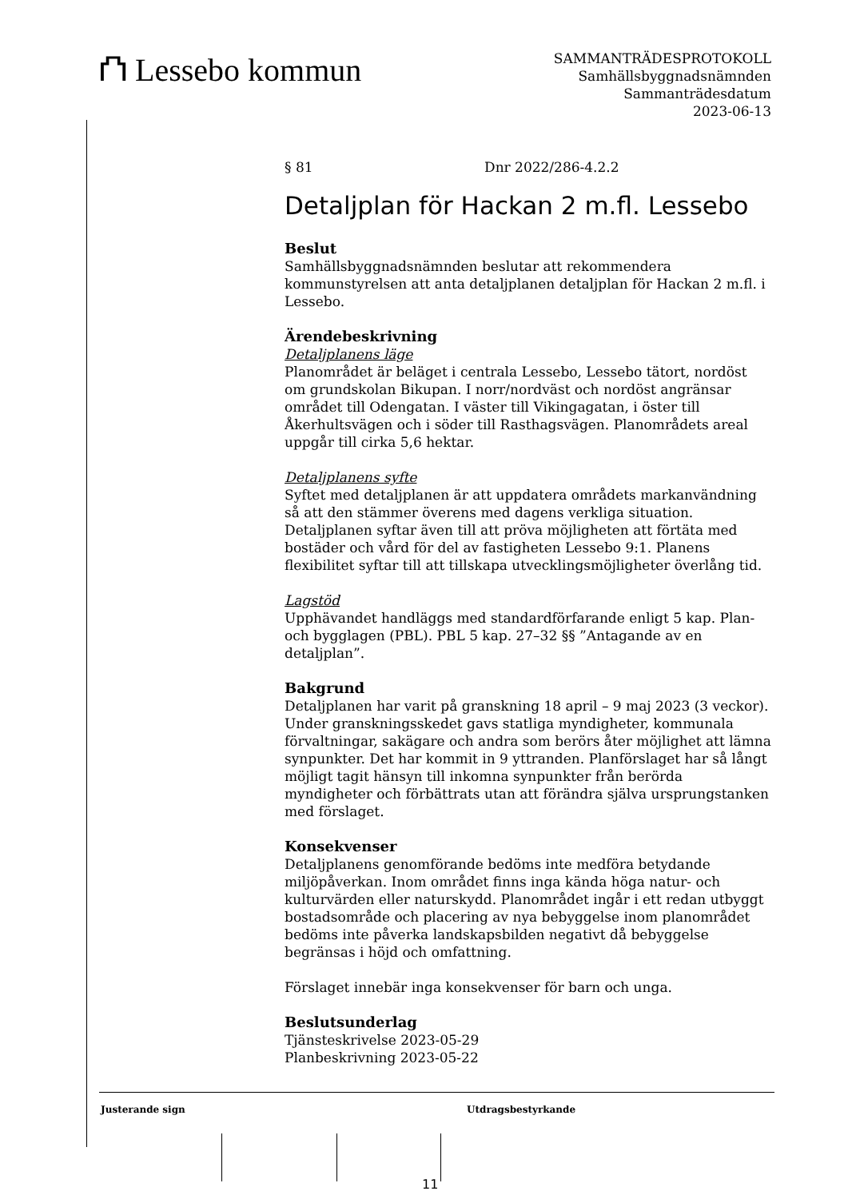⛫ Lessebo kommun
SAMMANTRÄDESPROTOKOLL
Samhällsbyggnadsnämnden
Sammanträdesdatum
2023-06-13
§ 81 Dnr 2022/286-4.2.2
Detaljplan för Hackan 2 m.fl. Lessebo
Beslut
Samhällsbyggnadsnämnden beslutar att rekommendera kommunstyrelsen att anta detaljplanen detaljplan för Hackan 2 m.fl. i Lessebo.
Ärendebeskrivning
Detaljplanens läge
Planområdet är beläget i centrala Lessebo, Lessebo tätort, nordöst om grundskolan Bikupan. I norr/nordväst och nordöst angränsar området till Odengatan. I väster till Vikingagatan, i öster till Åkerhultsvägen och i söder till Rasthagsvägen. Planområdets areal uppgår till cirka 5,6 hektar.
Detaljplanens syfte
Syftet med detaljplanen är att uppdatera områdets markanvändning så att den stämmer överens med dagens verkliga situation. Detaljplanen syftar även till att pröva möjligheten att förtäta med bostäder och vård för del av fastigheten Lessebo 9:1. Planens flexibilitet syftar till att tillskapa utvecklingsmöjligheter överlång tid.
Lagstöd
Upphävandet handläggs med standardförfarande enligt 5 kap. Plan- och bygglagen (PBL). PBL 5 kap. 27–32 §§ ”Antagande av en detaljplan”.
Bakgrund
Detaljplanen har varit på granskning 18 april – 9 maj 2023 (3 veckor). Under granskningsskedet gavs statliga myndigheter, kommunala förvaltningar, sakägare och andra som berörs åter möjlighet att lämna synpunkter. Det har kommit in 9 yttranden. Planförslaget har så långt möjligt tagit hänsyn till inkomna synpunkter från berörda myndigheter och förbättrats utan att förändra själva ursprungstanken med förslaget.
Konsekvenser
Detaljplanens genomförande bedöms inte medföra betydande miljöpåverkan. Inom området finns inga kända höga natur- och kulturvärden eller naturskydd. Planområdet ingår i ett redan utbyggt bostadsområde och placering av nya bebyggelse inom planområdet bedöms inte påverka landskapsbilden negativt då bebyggelse begränsas i höjd och omfattning.
Förslaget innebär inga konsekvenser för barn och unga.
Beslutsunderlag
Tjänsteskrivelse 2023-05-29
Planbeskrivning 2023-05-22
Justerande sign Utdragsbestyrkande
11